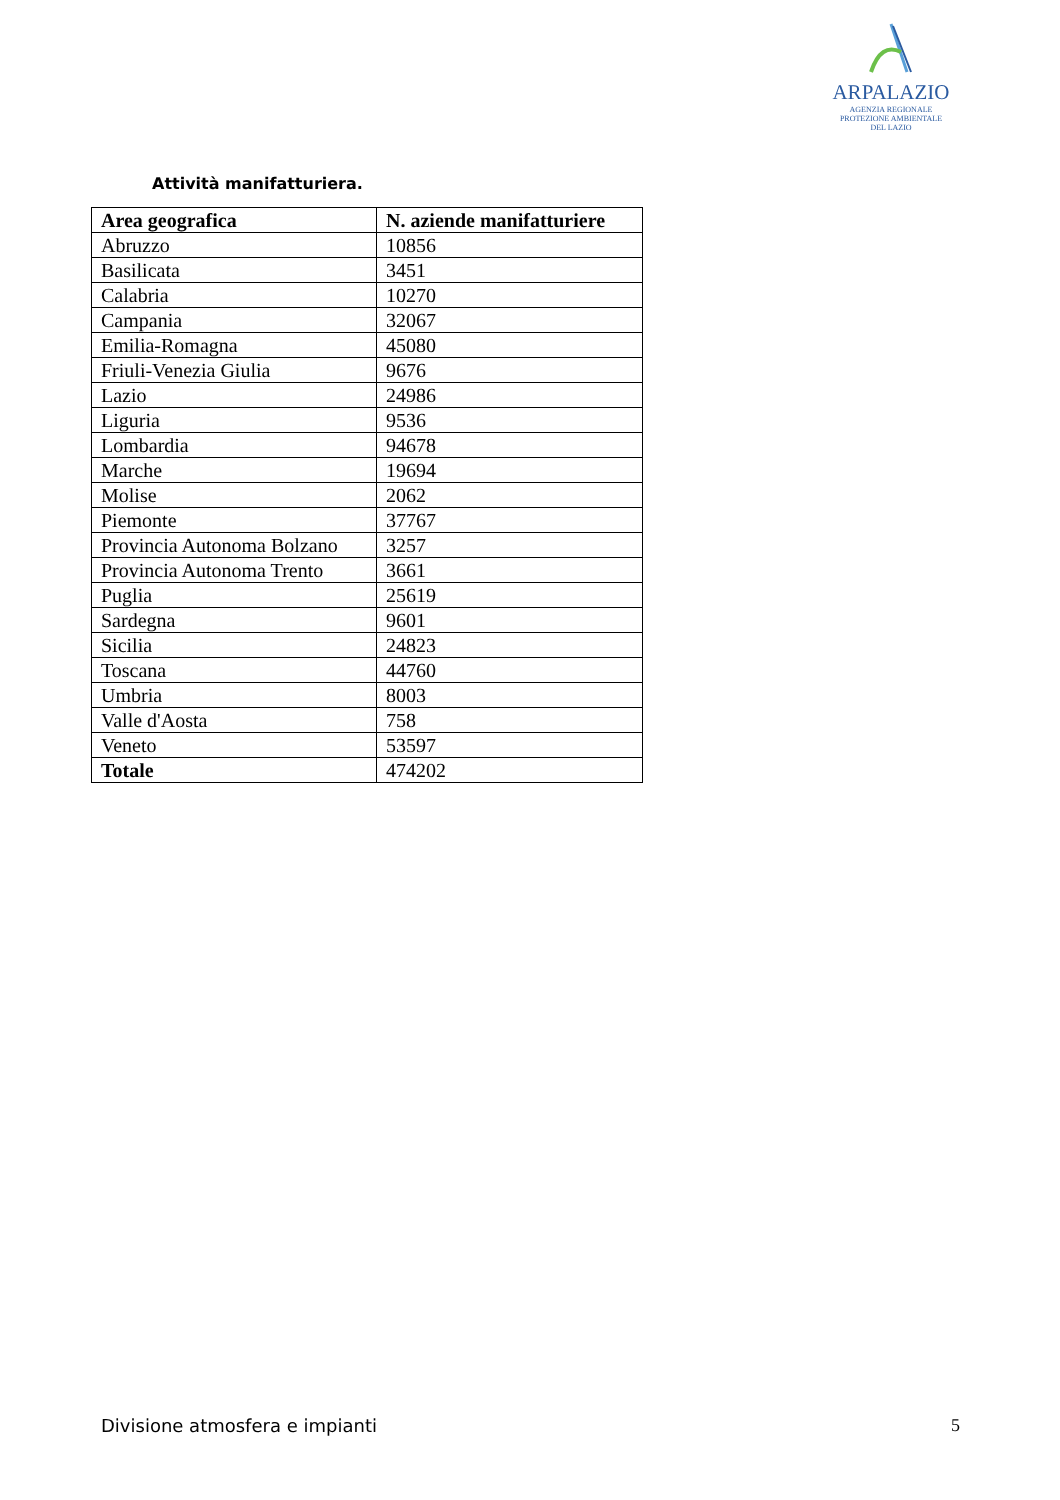ARPALAZIO
AGENZIA REGIONALE
PROTEZIONE AMBIENTALE
DEL LAZIO
Attività manifatturiera.
| Area geografica | N. aziende manifatturiere |
| --- | --- |
| Abruzzo | 10856 |
| Basilicata | 3451 |
| Calabria | 10270 |
| Campania | 32067 |
| Emilia-Romagna | 45080 |
| Friuli-Venezia Giulia | 9676 |
| Lazio | 24986 |
| Liguria | 9536 |
| Lombardia | 94678 |
| Marche | 19694 |
| Molise | 2062 |
| Piemonte | 37767 |
| Provincia Autonoma Bolzano | 3257 |
| Provincia Autonoma Trento | 3661 |
| Puglia | 25619 |
| Sardegna | 9601 |
| Sicilia | 24823 |
| Toscana | 44760 |
| Umbria | 8003 |
| Valle d'Aosta | 758 |
| Veneto | 53597 |
| Totale | 474202 |
Divisione atmosfera e impianti 5